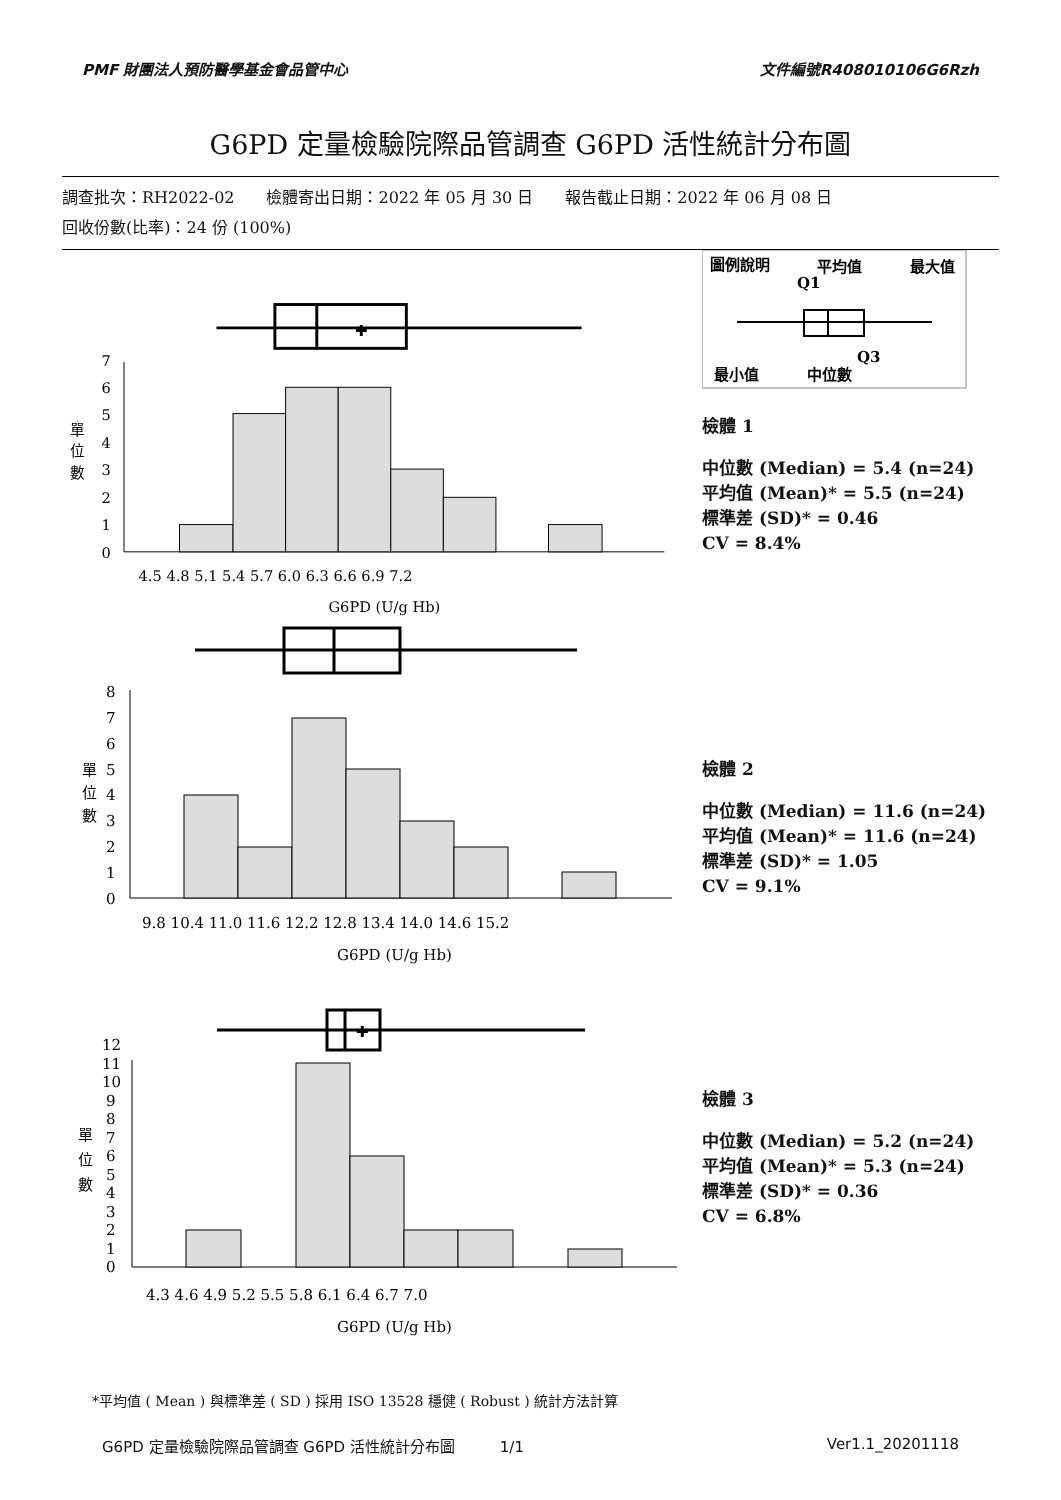PMF 財團法人預防醫學基金會品管中心 文件編號R408010106G6Rzh
G6PD 定量檢驗院際品管調查 G6PD 活性統計分布圖
調查批次：RH2022-02　　檢體寄出日期：2022 年 05 月 30 日　　報告截止日期：2022 年 06 月 08 日
回收份數(比率)：24 份 (100%)
✚
0
1
2
3
4
5
6
7
單
位
數
4.5 4.8 5.1 5.4 5.7 6.0 6.3 6.6 6.9 7.2
G6PD (U/g Hb)
圖例說明
平均值
最大值
Q1
Q3
最小值
中位數
檢體 1
中位數 (Median) = 5.4 (n=24)
平均值 (Mean)* = 5.5 (n=24)
標準差 (SD)* = 0.46
CV = 8.4%
0
1
2
3
4
5
6
7
8
單
位
數
9.8 10.4 11.0 11.6 12.2 12.8 13.4 14.0 14.6 15.2
G6PD (U/g Hb)
檢體 2
中位數 (Median) = 11.6 (n=24)
平均值 (Mean)* = 11.6 (n=24)
標準差 (SD)* = 1.05
CV = 9.1%
✚
0
1
2
3
4
5
6
7
8
9
10
11
12
單
位
數
4.3 4.6 4.9 5.2 5.5 5.8 6.1 6.4 6.7 7.0
G6PD (U/g Hb)
檢體 3
中位數 (Median) = 5.2 (n=24)
平均值 (Mean)* = 5.3 (n=24)
標準差 (SD)* = 0.36
CV = 6.8%
*平均值 ( Mean ) 與標準差 ( SD ) 採用 ISO 13528 穩健 ( Robust ) 統計方法計算
G6PD 定量檢驗院際品管調查 G6PD 活性統計分布圖　　　1/1 Ver1.1_20201118